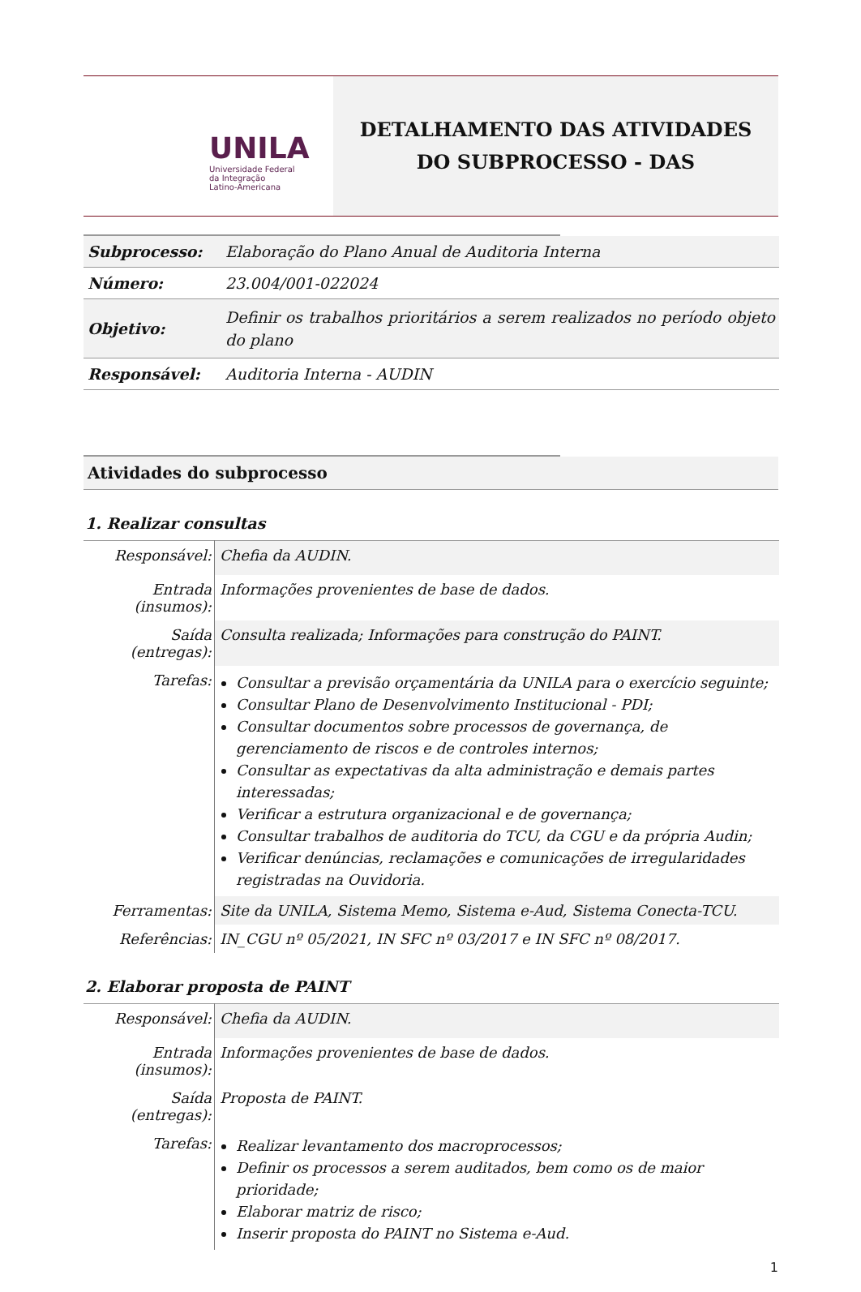UNILA
Universidade Federal
da Integração
Latino-Americana
DETALHAMENTO DAS ATIVIDADES
DO SUBPROCESSO - DAS
| Subprocesso: | Elaboração do Plano Anual de Auditoria Interna |
| Número: | 23.004/001-022024 |
| Objetivo: | Definir os trabalhos prioritários a serem realizados no período objeto do plano |
| Responsável: | Auditoria Interna - AUDIN |
Atividades do subprocesso
1. Realizar consultas
| Responsável: | Chefia da AUDIN. |
| Entrada (insumos): | Informações provenientes de base de dados. |
| Saída (entregas): | Consulta realizada; Informações para construção do PAINT. |
| Tarefas: | Consultar a previsão orçamentária da UNILA para o exercício seguinte; Consultar Plano de Desenvolvimento Institucional - PDI; Consultar documentos sobre processos de governança, de gerenciamento de riscos e de controles internos; Consultar as expectativas da alta administração e demais partes interessadas; Verificar a estrutura organizacional e de governança; Consultar trabalhos de auditoria do TCU, da CGU e da própria Audin; Verificar denúncias, reclamações e comunicações de irregularidades registradas na Ouvidoria. |
| Ferramentas: | Site da UNILA, Sistema Memo, Sistema e-Aud, Sistema Conecta-TCU. |
| Referências: | IN_CGU nº 05/2021, IN SFC nº 03/2017 e IN SFC nº 08/2017. |
2. Elaborar proposta de PAINT
| Responsável: | Chefia da AUDIN. |
| Entrada (insumos): | Informações provenientes de base de dados. |
| Saída (entregas): | Proposta de PAINT. |
| Tarefas: | Realizar levantamento dos macroprocessos; Definir os processos a serem auditados, bem como os de maior prioridade; Elaborar matriz de risco; Inserir proposta do PAINT no Sistema e-Aud. |
1